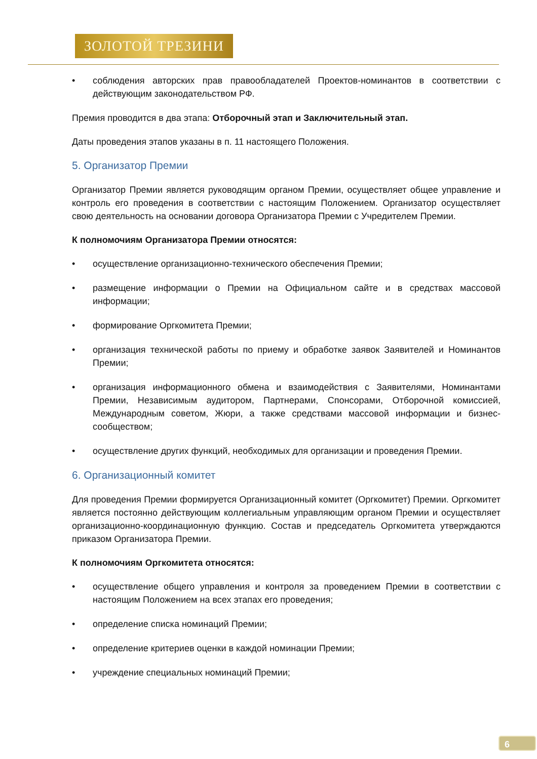ЗОЛОТОЙ ТРЕЗИНИ
• соблюдения авторских прав правообладателей Проектов-номинантов в соответствии с действующим законодательством РФ.
Премия проводится в два этапа: Отборочный этап и Заключительный этап.
Даты проведения этапов указаны в п. 11 настоящего Положения.
5. Организатор Премии
Организатор Премии является руководящим органом Премии, осуществляет общее управление и контроль его проведения в соответствии с настоящим Положением. Организатор осуществляет свою деятельность на основании договора Организатора Премии с Учредителем Премии.
К полномочиям Организатора Премии относятся:
• осуществление организационно-технического обеспечения Премии;
• размещение информации о Премии на Официальном сайте и в средствах массовой информации;
• формирование Оргкомитета Премии;
• организация технической работы по приему и обработке заявок Заявителей и Номинантов Премии;
• организация информационного обмена и взаимодействия с Заявителями, Номинантами Премии, Независимым аудитором, Партнерами, Спонсорами, Отборочной комиссией, Международным советом, Жюри, а также средствами массовой информации и бизнес-сообществом;
• осуществление других функций, необходимых для организации и проведения Премии.
6. Организационный комитет
Для проведения Премии формируется Организационный комитет (Оргкомитет) Премии. Оргкомитет является постоянно действующим коллегиальным управляющим органом Премии и осуществляет организационно-координационную функцию. Состав и председатель Оргкомитета утверждаются приказом Организатора Премии.
К полномочиям Оргкомитета относятся:
• осуществление общего управления и контроля за проведением Премии в соответствии с настоящим Положением на всех этапах его проведения;
• определение списка номинаций Премии;
• определение критериев оценки в каждой номинации Премии;
• учреждение специальных номинаций Премии;
6